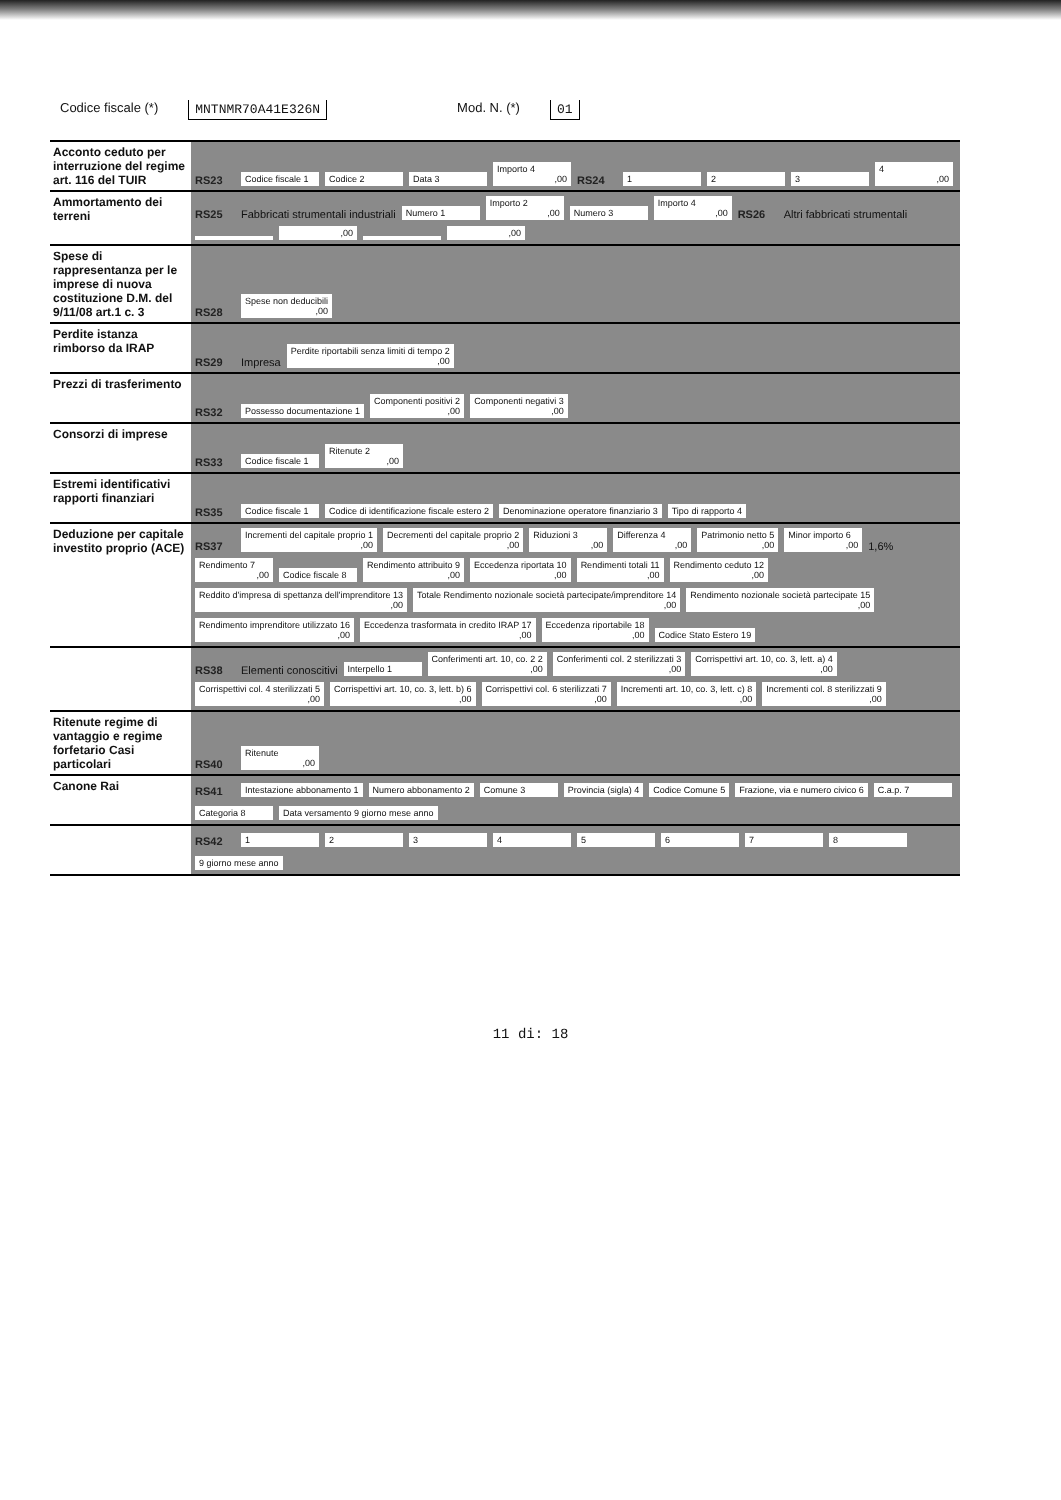Codice fiscale (*) MNTNMR70A41E326N Mod. N. (*) 01
Acconto ceduto per interruzione del regime art. 116 del TUIR
RS23
Codice fiscale 1
Codice 2
Data 3
Importo 4,00
RS24
1
2
3
4,00
Ammortamento dei terreni
RS25 Fabbricati strumentali industriali
Numero 1
Importo 2,00
Numero 3
Importo 4,00
RS26 Altri fabbricati strumentali
,00
,00
Spese di rappresentanza per le imprese di nuova costituzione D.M. del 9/11/08 art.1 c. 3
RS28
Spese non deducibili,00
Perdite istanza rimborso da IRAP
RS29 Impresa
Perdite riportabili senza limiti di tempo 2,00
Prezzi di trasferimento
RS32
Possesso documentazione 1
Componenti positivi 2,00
Componenti negativi 3,00
Consorzi di imprese
RS33
Codice fiscale 1
Ritenute 2,00
Estremi identificativi rapporti finanziari
RS35
Codice fiscale 1
Codice di identificazione fiscale estero 2
Denominazione operatore finanziario 3
Tipo di rapporto 4
Deduzione per capitale investito proprio (ACE)
RS37
Incrementi del capitale proprio 1,00
Decrementi del capitale proprio 2,00
Riduzioni 3,00
Differenza 4,00
Patrimonio netto 5,00
Minor importo 6,00
1,6%
Rendimento 7,00
Codice fiscale 8
Rendimento attribuito 9,00
Eccedenza riportata 10,00
Rendimenti totali 11,00
Rendimento ceduto 12,00
Reddito d'impresa di spettanza dell'imprenditore 13,00
Totale Rendimento nozionale società partecipate/imprenditore 14,00
Rendimento nozionale società partecipate 15,00
Rendimento imprenditore utilizzato 16,00
Eccedenza trasformata in credito IRAP 17,00
Eccedenza riportabile 18,00
Codice Stato Estero 19
RS38 Elementi conoscitivi
Interpello 1
Conferimenti art. 10, co. 2 2,00
Conferimenti col. 2 sterilizzati 3,00
Corrispettivi art. 10, co. 3, lett. a) 4,00
Corrispettivi col. 4 sterilizzati 5,00
Corrispettivi art. 10, co. 3, lett. b) 6,00
Corrispettivi col. 6 sterilizzati 7,00
Incrementi art. 10, co. 3, lett. c) 8,00
Incrementi col. 8 sterilizzati 9,00
Ritenute regime di vantaggio e regime forfetario Casi particolari
RS40
Ritenute,00
Canone Rai RS41
Intestazione abbonamento 1
Numero abbonamento 2
Comune 3
Provincia (sigla) 4
Codice Comune 5
Frazione, via e numero civico 6
C.a.p. 7
Categoria 8
Data versamento 9 giorno mese anno
RS42
1
2
3
4
5
6
7
8
9 giorno mese anno
11 di: 18